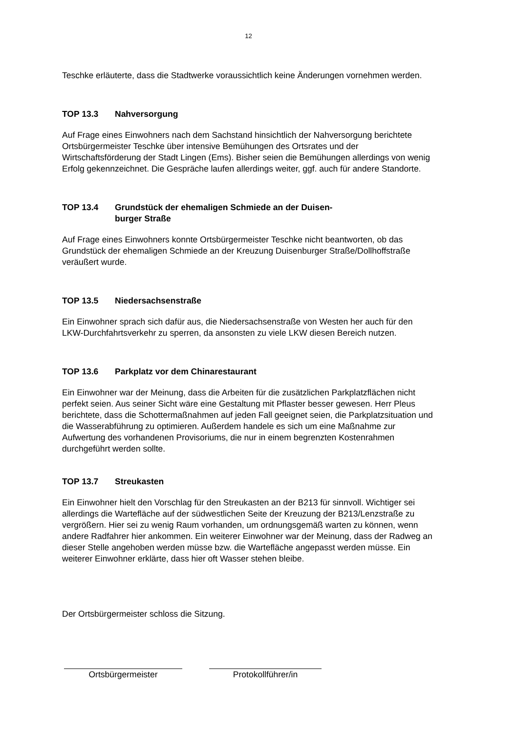12
Teschke erläuterte, dass die Stadtwerke voraussichtlich keine Änderungen vornehmen werden.
TOP 13.3 Nahversorgung
Auf Frage eines Einwohners nach dem Sachstand hinsichtlich der Nahversorgung berichtete Ortsbürgermeister Teschke über intensive Bemühungen des Ortsrates und der Wirtschaftsförderung der Stadt Lingen (Ems). Bisher seien die Bemühungen allerdings von wenig Erfolg gekennzeichnet. Die Gespräche laufen allerdings weiter, ggf. auch für andere Standorte.
TOP 13.4 Grundstück der ehemaligen Schmiede an der Duisen-
burger Straße
Auf Frage eines Einwohners konnte Ortsbürgermeister Teschke nicht beantworten, ob das Grundstück der ehemaligen Schmiede an der Kreuzung Duisenburger Straße/Dollhoffstraße veräußert wurde.
TOP 13.5 Niedersachsenstraße
Ein Einwohner sprach sich dafür aus, die Niedersachsenstraße von Westen her auch für den LKW-Durchfahrtsverkehr zu sperren, da ansonsten zu viele LKW diesen Bereich nutzen.
TOP 13.6 Parkplatz vor dem Chinarestaurant
Ein Einwohner war der Meinung, dass die Arbeiten für die zusätzlichen Parkplatzflächen nicht perfekt seien. Aus seiner Sicht wäre eine Gestaltung mit Pflaster besser gewesen. Herr Pleus berichtete, dass die Schottermaßnahmen auf jeden Fall geeignet seien, die Parkplatzsituation und die Wasserabführung zu optimieren. Außerdem handele es sich um eine Maßnahme zur Aufwertung des vorhandenen Provisoriums, die nur in einem begrenzten Kostenrahmen durchgeführt werden sollte.
TOP 13.7 Streukasten
Ein Einwohner hielt den Vorschlag für den Streukasten an der B213 für sinnvoll. Wichtiger sei allerdings die Wartefläche auf der südwestlichen Seite der Kreuzung der B213/Lenzstraße zu vergrößern. Hier sei zu wenig Raum vorhanden, um ordnungsgemäß warten zu können, wenn andere Radfahrer hier ankommen. Ein weiterer Einwohner war der Meinung, dass der Radweg an dieser Stelle angehoben werden müsse bzw. die Wartefläche angepasst werden müsse. Ein weiterer Einwohner erklärte, dass hier oft Wasser stehen bleibe.
Der Ortsbürgermeister schloss die Sitzung.
Ortsbürgermeister Protokollführer/in